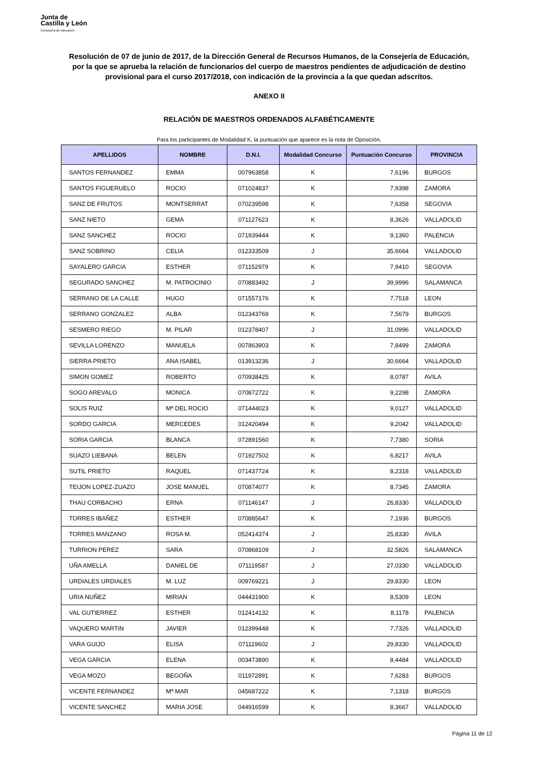Junta de
Castilla y León
Consejería de Educación
Resolución de 07 de junio de 2017, de la Dirección General de Recursos Humanos, de la Consejería de Educación, por la que se aprueba la relación de funcionarios del cuerpo de maestros pendientes de adjudicación de destino provisional para el curso 2017/2018, con indicación de la provincia a la que quedan adscritos.
ANEXO II
RELACIÓN DE MAESTROS ORDENADOS ALFABÉTICAMENTE
Para los participantes de Modalidad K, la puntuación que aparece es la nota de Oposición.
| APELLIDOS | NOMBRE | D.N.I. | Modalidad Concurso | Puntuación Concurso | PROVINCIA |
| --- | --- | --- | --- | --- | --- |
| SANTOS FERNANDEZ | EMMA | 007963858 | K | 7,6196 | BURGOS |
| SANTOS FIGUERUELO | ROCIO | 071024837 | K | 7,9398 | ZAMORA |
| SANZ DE FRUTOS | MONTSERRAT | 070239598 | K | 7,6358 | SEGOVIA |
| SANZ NIETO | GEMA | 071127623 | K | 8,3626 | VALLADOLID |
| SANZ SANCHEZ | ROCIO | 071939444 | K | 9,1360 | PALENCIA |
| SANZ SOBRINO | CELIA | 012333509 | J | 35,6664 | VALLADOLID |
| SAYALERO GARCIA | ESTHER | 071152979 | K | 7,9410 | SEGOVIA |
| SEGURADO SANCHEZ | M. PATROCINIO | 070883492 | J | 39,9996 | SALAMANCA |
| SERRANO DE LA CALLE | HUGO | 071557176 | K | 7,7518 | LEON |
| SERRANO GONZALEZ | ALBA | 012343769 | K | 7,5679 | BURGOS |
| SESMERO RIEGO | M. PILAR | 012378407 | J | 31,0996 | VALLADOLID |
| SEVILLA LORENZO | MANUELA | 007863903 | K | 7,8499 | ZAMORA |
| SIERRA PRIETO | ANA ISABEL | 013913236 | J | 30,6664 | VALLADOLID |
| SIMON GOMEZ | ROBERTO | 070938425 | K | 8,0787 | AVILA |
| SOGO AREVALO | MONICA | 070872722 | K | 9,2298 | ZAMORA |
| SOLIS RUIZ | Mª DEL ROCIO | 071444023 | K | 9,0127 | VALLADOLID |
| SORDO GARCIA | MERCEDES | 012420494 | K | 9,2042 | VALLADOLID |
| SORIA GARCIA | BLANCA | 072891560 | K | 7,7380 | SORIA |
| SUAZO LIEBANA | BELEN | 071927502 | K | 6,8217 | AVILA |
| SUTIL PRIETO | RAQUEL | 071437724 | K | 8,2318 | VALLADOLID |
| TEIJON LOPEZ-ZUAZO | JOSE MANUEL | 070874077 | K | 8,7345 | ZAMORA |
| THAU CORBACHO | ERNA | 071146147 | J | 26,8330 | VALLADOLID |
| TORRES IBAÑEZ | ESTHER | 070885647 | K | 7,1936 | BURGOS |
| TORRES MANZANO | ROSA M. | 052414374 | J | 25,8330 | AVILA |
| TURRION PEREZ | SARA | 070868109 | J | 32,5826 | SALAMANCA |
| UÑA AMELLA | DANIEL DE | 071119587 | J | 27,0330 | VALLADOLID |
| URDIALES URDIALES | M. LUZ | 009769221 | J | 29,8330 | LEON |
| URIA NUÑEZ | MIRIAN | 044431900 | K | 8,5309 | LEON |
| VAL GUTIERREZ | ESTHER | 012414132 | K | 8,1178 | PALENCIA |
| VAQUERO MARTIN | JAVIER | 012399448 | K | 7,7326 | VALLADOLID |
| VARA GUIJO | ELISA | 071119602 | J | 29,8330 | VALLADOLID |
| VEGA GARCIA | ELENA | 003473890 | K | 8,4484 | VALLADOLID |
| VEGA MOZO | BEGOÑA | 011972891 | K | 7,6283 | BURGOS |
| VICENTE FERNANDEZ | Mª MAR | 045687222 | K | 7,1318 | BURGOS |
| VICENTE SANCHEZ | MARIA JOSE | 044916599 | K | 8,3667 | VALLADOLID |
Página 11 de 12